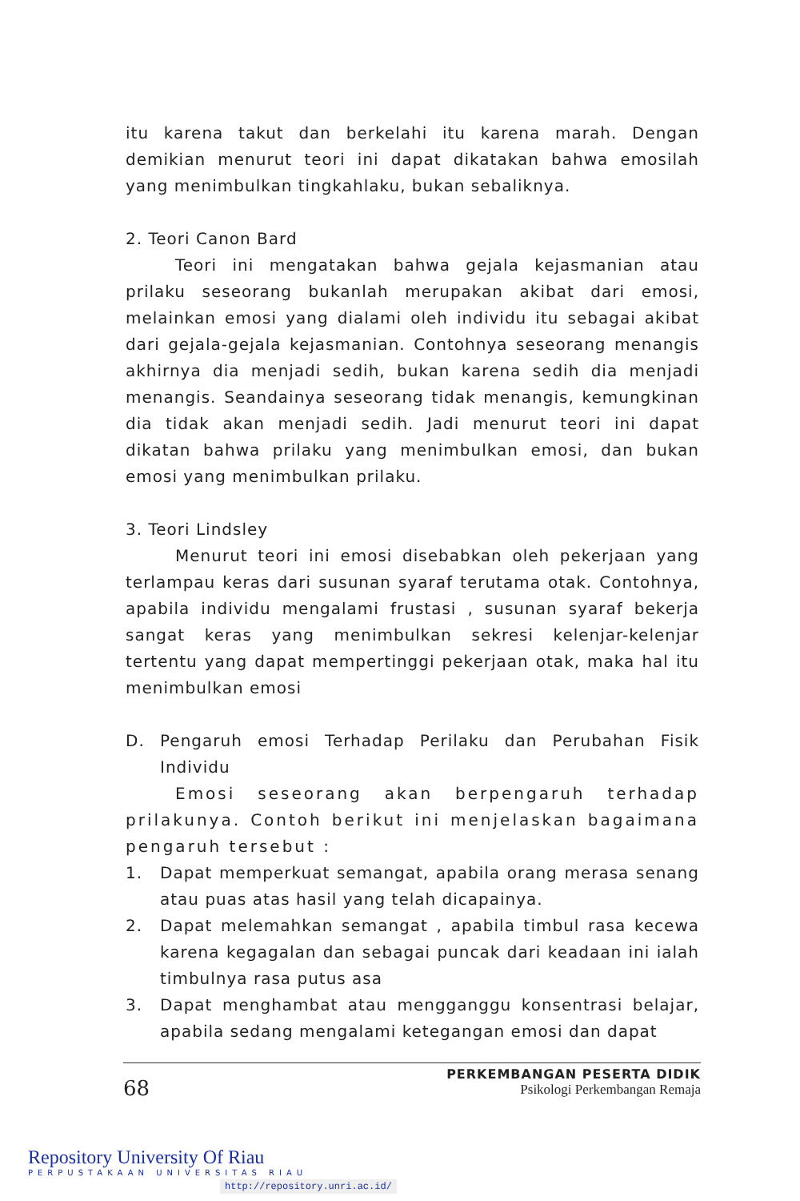itu karena takut dan berkelahi itu karena marah. Dengan demikian menurut teori ini dapat dikatakan bahwa emosilah yang menimbulkan tingkahlaku, bukan sebaliknya.
2. Teori Canon Bard
Teori ini mengatakan bahwa gejala kejasmanian atau prilaku seseorang bukanlah merupakan akibat dari emosi, melainkan emosi yang dialami oleh individu itu sebagai akibat dari gejala-gejala kejasmanian. Contohnya seseorang menangis akhirnya dia menjadi sedih, bukan karena sedih dia menjadi menangis. Seandainya seseorang tidak menangis, kemungkinan dia tidak akan menjadi sedih. Jadi menurut teori ini dapat dikatan bahwa prilaku yang menimbulkan emosi, dan bukan emosi yang menimbulkan prilaku.
3. Teori Lindsley
Menurut teori ini emosi disebabkan oleh pekerjaan yang terlampau keras dari susunan syaraf terutama otak. Contohnya, apabila individu mengalami frustasi , susunan syaraf bekerja sangat keras yang menimbulkan sekresi kelenjar-kelenjar tertentu yang dapat mempertinggi pekerjaan otak, maka hal itu menimbulkan emosi
D. Pengaruh emosi Terhadap Perilaku dan Perubahan Fisik Individu
Emosi seseorang akan berpengaruh terhadap prilakunya. Contoh berikut ini menjelaskan bagaimana pengaruh tersebut :
1. Dapat memperkuat semangat, apabila orang merasa senang atau puas atas hasil yang telah dicapainya.
2. Dapat melemahkan semangat , apabila timbul rasa kecewa karena kegagalan dan sebagai puncak dari keadaan ini ialah timbulnya rasa putus asa
3. Dapat menghambat atau mengganggu konsentrasi belajar, apabila sedang mengalami ketegangan emosi dan dapat
68
PERKEMBANGAN PESERTA DIDIK
Psikologi Perkembangan Remaja
Repository University Of Riau
PERPUSTAKAAN UNIVERSITAS RIAU
http://repository.unri.ac.id/